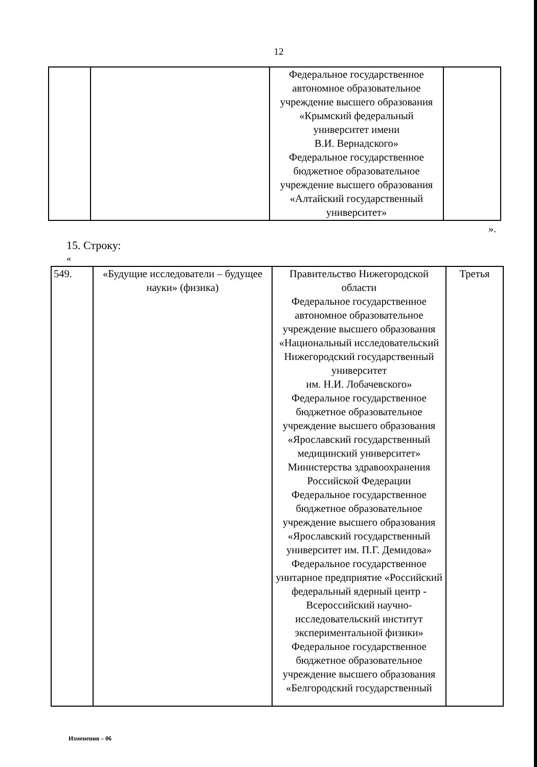12
| | | Федеральное государственное автономное образовательное учреждение высшего образования «Крымский федеральный университет имени В.И. Вернадского» Федеральное государственное бюджетное образовательное учреждение высшего образования «Алтайский государственный университет» | |
».
15. Строку:
«
| 549. | «Будущие исследователи – будущее науки» (физика) | Правительство Нижегородской области Федеральное государственное автономное образовательное учреждение высшего образования «Национальный исследовательский Нижегородский государственный университет им. Н.И. Лобачевского» Федеральное государственное бюджетное образовательное учреждение высшего образования «Ярославский государственный медицинский университет» Министерства здравоохранения Российской Федерации Федеральное государственное бюджетное образовательное учреждение высшего образования «Ярославский государственный университет им. П.Г. Демидова» Федеральное государственное унитарное предприятие «Российский федеральный ядерный центр - Всероссийский научно-исследовательский институт экспериментальной физики» Федеральное государственное бюджетное образовательное учреждение высшего образования «Белгородский государственный | Третья |
Изменения – 06